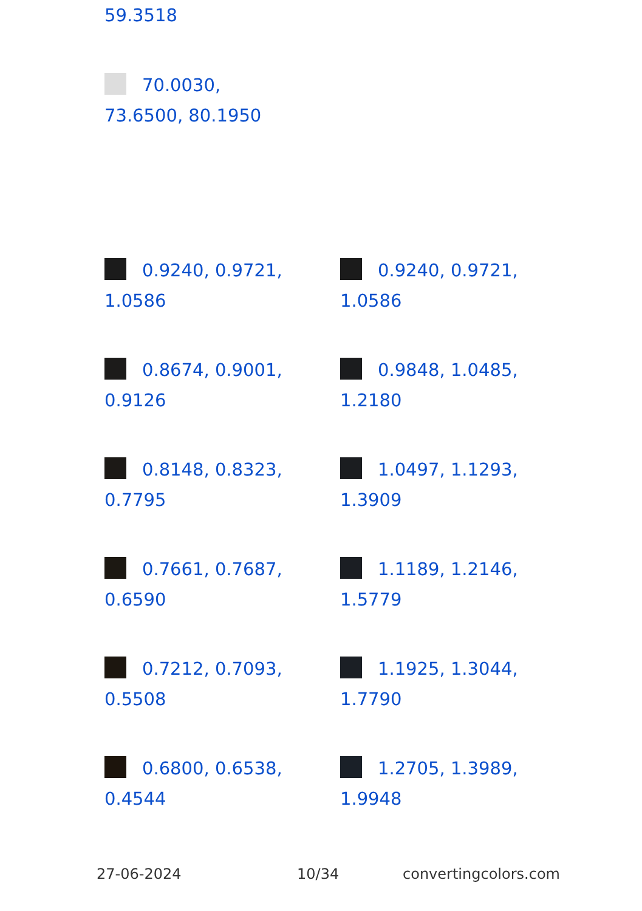59.3518
70.0030, 73.6500, 80.1950
0.9240, 0.9721, 1.0586
0.9240, 0.9721, 1.0586
0.8674, 0.9001, 0.9126
0.9848, 1.0485, 1.2180
0.8148, 0.8323, 0.7795
1.0497, 1.1293, 1.3909
0.7661, 0.7687, 0.6590
1.1189, 1.2146, 1.5779
0.7212, 0.7093, 0.5508
1.1925, 1.3044, 1.7790
0.6800, 0.6538, 0.4544
1.2705, 1.3989, 1.9948
27-06-2024 10/34 convertingcolors.com